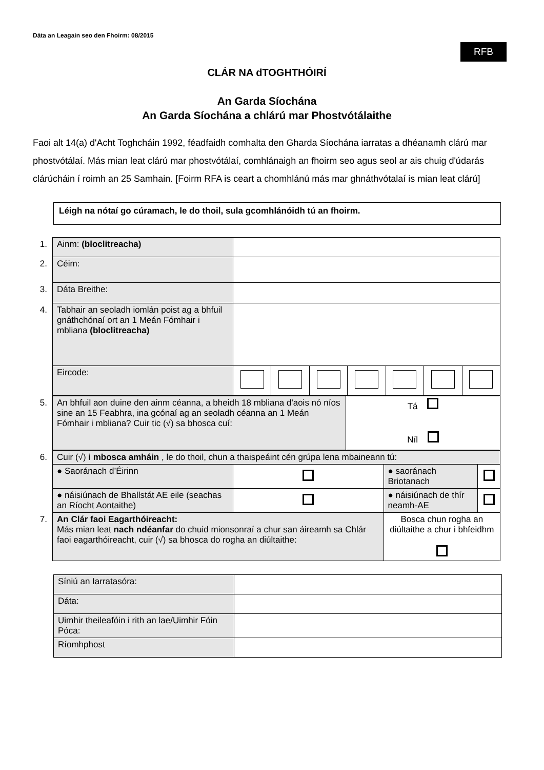Dáta an Leagain seo den Fhoirm: 08/2015
RFB
CLÁR NA dTOGHTHÓIRÍ
An Garda Síochána
An Garda Síochána a chlárú mar Phostvótálaithe
Faoi alt 14(a) d'Acht Toghcháin 1992, féadfaidh comhalta den Gharda Síochána iarratas a dhéanamh clárú mar phostvótálaí. Más mian leat clárú mar phostvótálaí, comhlánaigh an fhoirm seo agus seol ar ais chuig d'údarás clárúcháin í roimh an 25 Samhain. [Foirm RFA is ceart a chomhlánú más mar ghnáthvótalaí is mian leat clárú]
Léigh na nótaí go cúramach, le do thoil, sula gcomhlánóidh tú an fhoirm.
| 1. | Ainm: (bloclitreacha) | | | | | | | |
| 2. | Céim: | | | | | | | |
| 3. | Dáta Breithe: | | | | | | | |
| 4. | Tabhair an seoladh iomlán poist ag a bhfuil gnáthchónaí ort an 1 Meán Fómhair i mbliana (bloclitreacha) | | | | | | | |
| | Eircode: | | | | | | | |
| 5. | An bhfuil aon duine den ainm céanna, a bheidh 18 mbliana d'aois nó níos sine an 15 Feabhra, ina gcónaí ag an seoladh céanna an 1 Meán Fómhair i mbliana? Cuir tic (√) sa bhosca cuí: | Tá Níl |
| 6. | Cuir (√) i mbosca amháin , le do thoil, chun a thaispeáint cén grúpa lena mbaineann tú: | | | |
| | ● Saoránach d’Éirinn | | ● saoránach Briotanach | |
| | ● náisiúnach de Bhallstát AE eile (seachas an Ríocht Aontaithe) | | ● náisiúnach de thír neamh-AE | |
| 7. | An Clár faoi Eagarthóireacht: Más mian leat nach ndéanfar do chuid mionsonraí a chur san áireamh sa Chlár faoi eagarthóireacht, cuir (√) sa bhosca do rogha an diúltaithe: | | Bosca chun rogha an diúltaithe a chur i bhfeidhm | |
| Síniú an Iarratasóra: | |
| Dáta: | |
| Uimhir theileafóin i rith an lae/Uimhir Fóin Póca: | |
| Ríomhphost | |